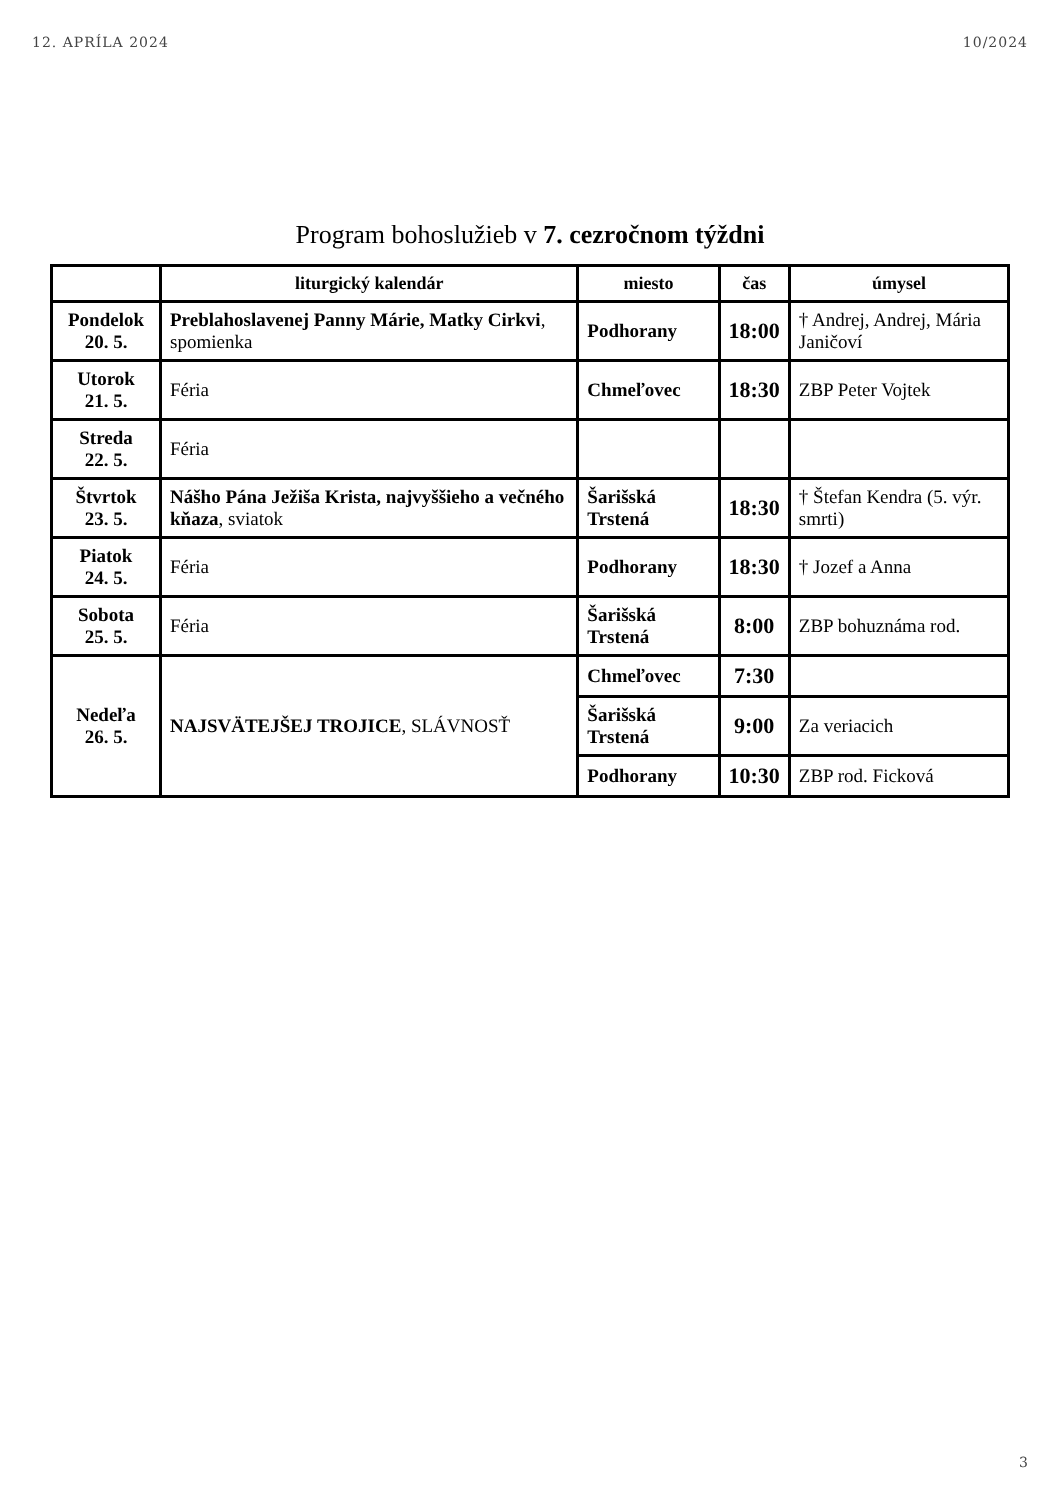12. APRÍLA 2024 10/2024
Program bohoslužieb v 7. cezročnom týždni
| | liturgický kalendár | miesto | čas | úmysel |
| --- | --- | --- | --- | --- |
| Pondelok 20. 5. | Preblahoslavenej Panny Márie, Matky Cirkvi , spomienka | Podhorany | 18:00 | † Andrej, Andrej, Mária Janičoví |
| Utorok 21. 5. | Féria | Chmeľovec | 18:30 | ZBP Peter Vojtek |
| Streda 22. 5. | Féria | | | |
| Štvrtok 23. 5. | Nášho Pána Ježiša Krista, najvyššieho a večného kňaza , sviatok | Šarišská Trstená | 18:30 | † Štefan Kendra (5. výr. smrti) |
| Piatok 24. 5. | Féria | Podhorany | 18:30 | † Jozef a Anna |
| Sobota 25. 5. | Féria | Šarišská Trstená | 8:00 | ZBP bohuznáma rod. |
| Nedeľa 26. 5. | NAJSVÄTEJŠEJ TROJICE , SLÁVNOSŤ | Chmeľovec | 7:30 | |
| | | Šarišská Trstená | 9:00 | Za veriacich |
| | | Podhorany | 10:30 | ZBP rod. Ficková |
3